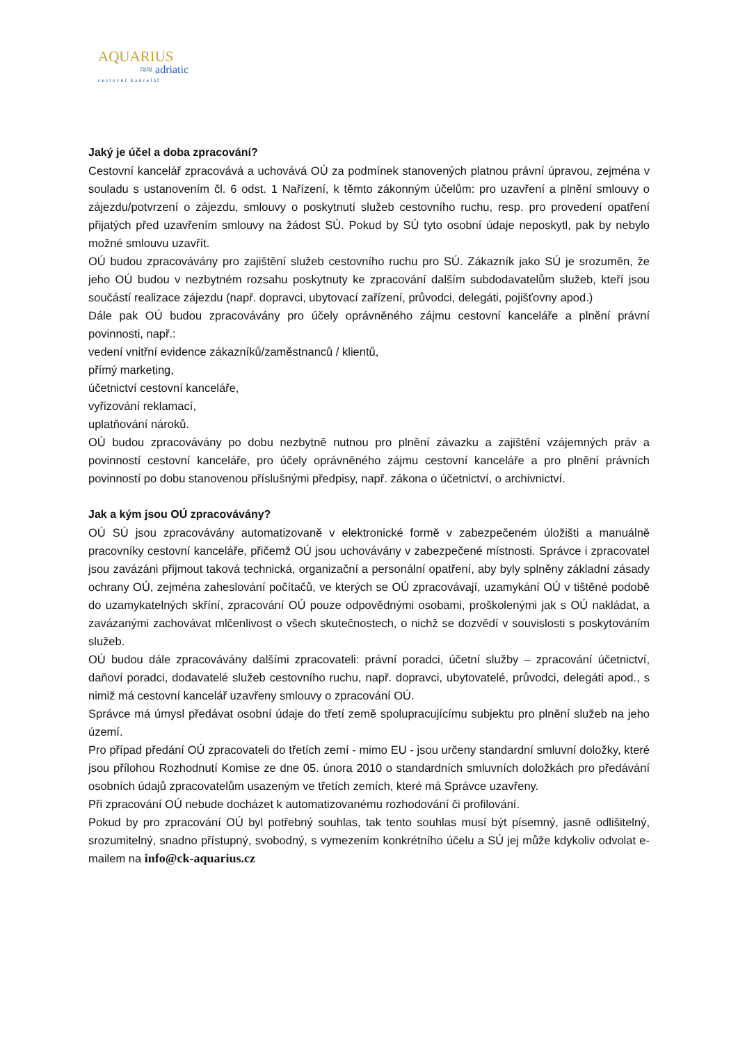AQUARIUS
≈≈ adriatic
cestovní kancelář
Jaký je účel a doba zpracování?
Cestovní kancelář zpracovává a uchovává OÚ za podmínek stanovených platnou právní úpravou, zejména v souladu s ustanovením čl. 6 odst. 1 Nařízení, k těmto zákonným účelům: pro uzavření a plnění smlouvy o zájezdu/potvrzení o zájezdu, smlouvy o poskytnutí služeb cestovního ruchu, resp. pro provedení opatření přijatých před uzavřením smlouvy na žádost SÚ. Pokud by SÚ tyto osobní údaje neposkytl, pak by nebylo možné smlouvu uzavřít.
OÚ budou zpracovávány pro zajištění služeb cestovního ruchu pro SÚ. Zákazník jako SÚ je srozuměn, že jeho OÚ budou v nezbytném rozsahu poskytnuty ke zpracování dalším subdodavatelům služeb, kteří jsou součástí realizace zájezdu (např. dopravci, ubytovací zařízení, průvodci, delegáti, pojišťovny apod.)
Dále pak OÚ budou zpracovávány pro účely oprávněného zájmu cestovní kanceláře a plnění právní povinnosti, např.:
vedení vnitřní evidence zákazníků/zaměstnanců / klientů,
přímý marketing,
účetnictví cestovní kanceláře,
vyřizování reklamací,
uplatňování nároků.
OÚ budou zpracovávány po dobu nezbytně nutnou pro plnění závazku a zajištění vzájemných práv a povinností cestovní kanceláře, pro účely oprávněného zájmu cestovní kanceláře a pro plnění právních povinností po dobu stanovenou příslušnými předpisy, např. zákona o účetnictví, o archivnictví.
Jak a kým jsou OÚ zpracovávány?
OÚ SÚ jsou zpracovávány automatizovaně v elektronické formě v zabezpečeném úložišti a manuálně pracovníky cestovní kanceláře, přičemž OÚ jsou uchovávány v zabezpečené místnosti. Správce i zpracovatel jsou zavázáni přijmout taková technická, organizační a personální opatření, aby byly splněny základní zásady ochrany OÚ, zejména zaheslování počítačů, ve kterých se OÚ zpracovávají, uzamykání OÚ v tištěné podobě do uzamykatelných skříní, zpracování OÚ pouze odpovědnými osobami, proškolenými jak s OÚ nakládat, a zavázanými zachovávat mlčenlivost o všech skutečnostech, o nichž se dozvědí v souvislosti s poskytováním služeb.
OÚ budou dále zpracovávány dalšími zpracovateli: právní poradci, účetní služby – zpracování účetnictví, daňoví poradci, dodavatelé služeb cestovního ruchu, např. dopravci, ubytovatelé, průvodci, delegáti apod., s nimiž má cestovní kancelář uzavřeny smlouvy o zpracování OÚ.
Správce má úmysl předávat osobní údaje do třetí země spolupracujícímu subjektu pro plnění služeb na jeho území.
Pro případ předání OÚ zpracovateli do třetích zemí - mimo EU - jsou určeny standardní smluvní doložky, které jsou přílohou Rozhodnutí Komise ze dne 05. února 2010 o standardních smluvních doložkách pro předávání osobních údajů zpracovatelům usazeným ve třetích zemích, které má Správce uzavřeny.
Při zpracování OÚ nebude docházet k automatizovanému rozhodování či profilování.
Pokud by pro zpracování OÚ byl potřebný souhlas, tak tento souhlas musí být písemný, jasně odlišitelný, srozumitelný, snadno přístupný, svobodný, s vymezením konkrétního účelu a SÚ jej může kdykoliv odvolat e-mailem na info@ck-aquarius.cz